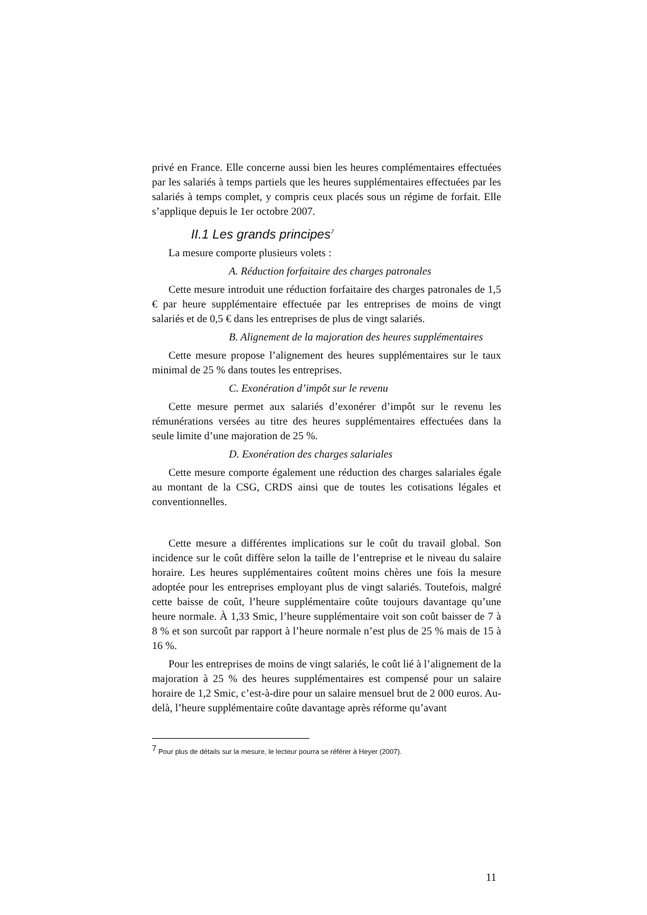privé en France. Elle concerne aussi bien les heures complémentaires effectuées par les salariés à temps partiels que les heures supplémentaires effectuées par les salariés à temps complet, y compris ceux placés sous un régime de forfait. Elle s’applique depuis le 1er octobre 2007.
II.1 Les grands principes<sup>7</sup>
La mesure comporte plusieurs volets :
A. Réduction forfaitaire des charges patronales
Cette mesure introduit une réduction forfaitaire des charges patronales de 1,5 € par heure supplémentaire effectuée par les entreprises de moins de vingt salariés et de 0,5 € dans les entreprises de plus de vingt salariés.
B. Alignement de la majoration des heures supplémentaires
Cette mesure propose l’alignement des heures supplémentaires sur le taux minimal de 25 % dans toutes les entreprises.
C. Exonération d’impôt sur le revenu
Cette mesure permet aux salariés d’exonérer d’impôt sur le revenu les rémunérations versées au titre des heures supplémentaires effectuées dans la seule limite d’une majoration de 25 %.
D. Exonération des charges salariales
Cette mesure comporte également une réduction des charges salariales égale au montant de la CSG, CRDS ainsi que de toutes les cotisations légales et conventionnelles.
Cette mesure a différentes implications sur le coût du travail global. Son incidence sur le coût diffère selon la taille de l’entreprise et le niveau du salaire horaire. Les heures supplémentaires coûtent moins chères une fois la mesure adoptée pour les entreprises employant plus de vingt salariés. Toutefois, malgré cette baisse de coût, l’heure supplémentaire coûte toujours davantage qu’une heure normale. À 1,33 Smic, l’heure supplémentaire voit son coût baisser de 7 à 8 % et son surcoût par rapport à l’heure normale n’est plus de 25 % mais de 15 à 16 %.
Pour les entreprises de moins de vingt salariés, le coût lié à l’alignement de la majoration à 25 % des heures supplémentaires est compensé pour un salaire horaire de 1,2 Smic, c’est-à-dire pour un salaire mensuel brut de 2 000 euros. Au-delà, l’heure supplémentaire coûte davantage après réforme qu’avant
<sup>7</sup> Pour plus de détails sur la mesure, le lecteur pourra se référer à Heyer (2007).
11